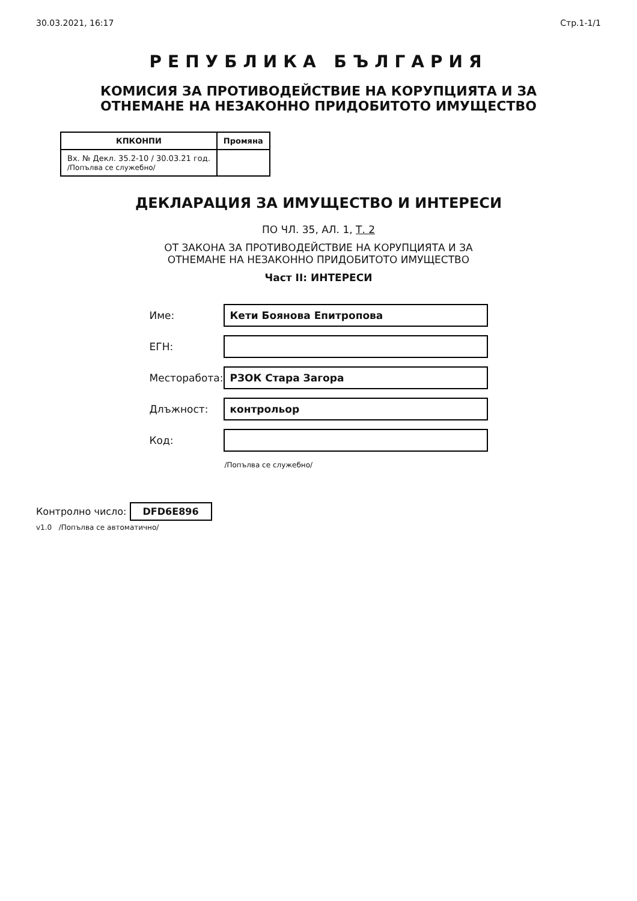30.03.2021, 16:17 Стр.1-1/1
РЕПУБЛИКА БЪЛГАРИЯ
КОМИСИЯ ЗА ПРОТИВОДЕЙСТВИЕ НА КОРУПЦИЯТА И ЗА
ОТНЕМАНЕ НА НЕЗАКОННО ПРИДОБИТОТО ИМУЩЕСТВО
| КПКОНПИ | Промяна |
| --- | --- |
| Вх. № Декл. 35.2-10 / 30.03.21 год. /Попълва се служебно/ | |
ДЕКЛАРАЦИЯ ЗА ИМУЩЕСТВО И ИНТЕРЕСИ
ПО ЧЛ. 35, АЛ. 1, Т. 2
ОТ ЗАКОНА ЗА ПРОТИВОДЕЙСТВИЕ НА КОРУПЦИЯТА И ЗА
ОТНЕМАНЕ НА НЕЗАКОННО ПРИДОБИТОТО ИМУЩЕСТВО
Част II: ИНТЕРЕСИ
| Име: | Кети Боянова Епитропова |
| ЕГН: | |
| Месторабота: | РЗОК Стара Загора |
| Длъжност: | контрольор |
| Код: | |
| | /Попълва се служебно/ |
Контролно число: DFD6E896
v1.0 /Попълва се автоматично/